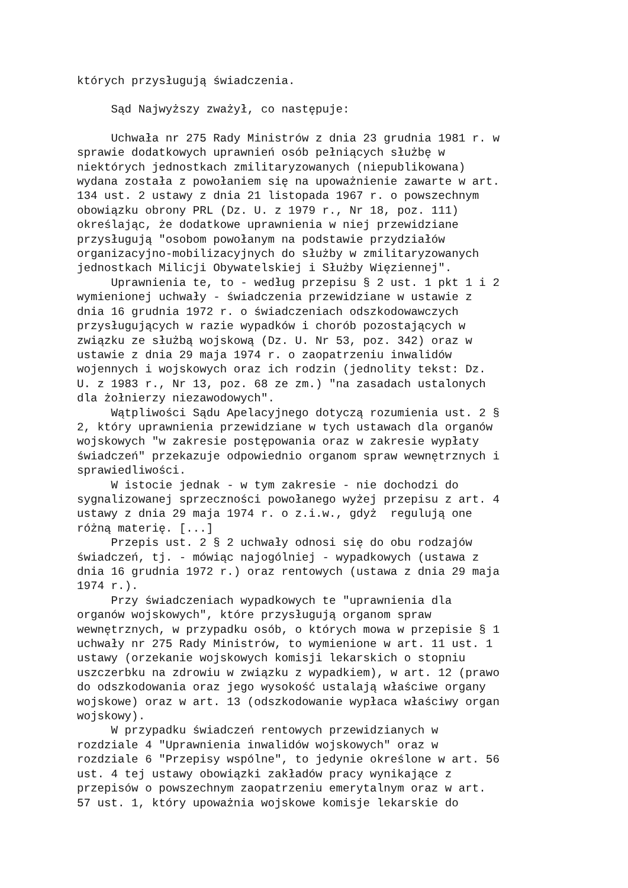których przysługują świadczenia.
Sąd Najwyższy zważył, co następuje:
Uchwała nr 275 Rady Ministrów z dnia 23 grudnia 1981 r. w sprawie dodatkowych uprawnień osób pełniących służbę w niektórych jednostkach zmilitaryzowanych (niepublikowana) wydana została z powołaniem się na upoważnienie zawarte w art. 134 ust. 2 ustawy z dnia 21 listopada 1967 r. o powszechnym obowiązku obrony PRL (Dz. U. z 1979 r., Nr 18, poz. 111) określając, że dodatkowe uprawnienia w niej przewidziane przysługują "osobom powołanym na podstawie przydziałów organizacyjno-mobilizacyjnych do służby w zmilitaryzowanych jednostkach Milicji Obywatelskiej i Służby Więziennej". Uprawnienia te, to - według przepisu § 2 ust. 1 pkt 1 i 2 wymienionej uchwały - świadczenia przewidziane w ustawie z dnia 16 grudnia 1972 r. o świadczeniach odszkodowawczych przysługujących w razie wypadków i chorób pozostających w związku ze służbą wojskową (Dz. U. Nr 53, poz. 342) oraz w ustawie z dnia 29 maja 1974 r. o zaopatrzeniu inwalidów wojennych i wojskowych oraz ich rodzin (jednolity tekst: Dz. U. z 1983 r., Nr 13, poz. 68 ze zm.) "na zasadach ustalonych dla żołnierzy niezawodowych". Wątpliwości Sądu Apelacyjnego dotyczą rozumienia ust. 2 § 2, który uprawnienia przewidziane w tych ustawach dla organów wojskowych "w zakresie postępowania oraz w zakresie wypłaty świadczeń" przekazuje odpowiednio organom spraw wewnętrznych i sprawiedliwości. W istocie jednak - w tym zakresie - nie dochodzi do sygnalizowanej sprzeczności powołanego wyżej przepisu z art. 4 ustawy z dnia 29 maja 1974 r. o z.i.w., gdyż regulują one różną materię. [...] Przepis ust. 2 § 2 uchwały odnosi się do obu rodzajów świadczeń, tj. - mówiąc najogólniej - wypadkowych (ustawa z dnia 16 grudnia 1972 r.) oraz rentowych (ustawa z dnia 29 maja 1974 r.). Przy świadczeniach wypadkowych te "uprawnienia dla organów wojskowych", które przysługują organom spraw wewnętrznych, w przypadku osób, o których mowa w przepisie § 1 uchwały nr 275 Rady Ministrów, to wymienione w art. 11 ust. 1 ustawy (orzekanie wojskowych komisji lekarskich o stopniu uszczerbku na zdrowiu w związku z wypadkiem), w art. 12 (prawo do odszkodowania oraz jego wysokość ustalają właściwe organy wojskowe) oraz w art. 13 (odszkodowanie wypłaca właściwy organ wojskowy). W przypadku świadczeń rentowych przewidzianych w rozdziale 4 "Uprawnienia inwalidów wojskowych" oraz w rozdziale 6 "Przepisy wspólne", to jedynie określone w art. 56 ust. 4 tej ustawy obowiązki zakładów pracy wynikające z przepisów o powszechnym zaopatrzeniu emerytalnym oraz w art. 57 ust. 1, który upoważnia wojskowe komisje lekarskie do